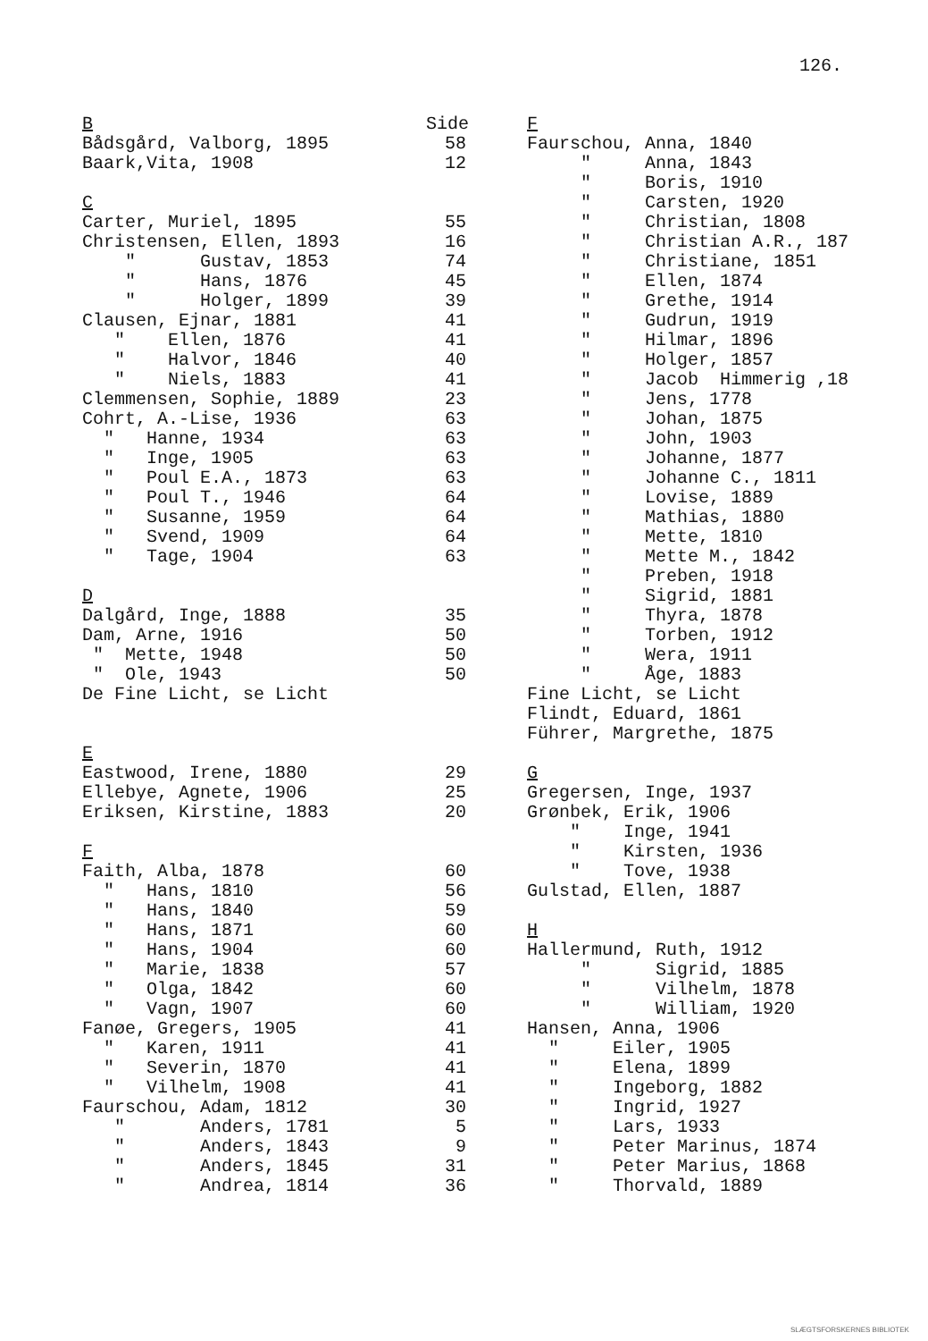126.
B Side
Bådsgård, Valborg, 1895 58
Baark,Vita, 1908 12
C
Carter, Muriel, 1895 55
Christensen, Ellen, 1893 16
" Gustav, 1853 74
" Hans, 1876 45
" Holger, 1899 39
Clausen, Ejnar, 1881 41
" Ellen, 1876 41
" Halvor, 1846 40
" Niels, 1883 41
Clemmensen, Sophie, 1889 23
Cohrt, A.-Lise, 1936 63
" Hanne, 1934 63
" Inge, 1905 63
" Poul E.A., 1873 63
" Poul T., 1946 64
" Susanne, 1959 64
" Svend, 1909 64
" Tage, 1904 63
D
Dalgård, Inge, 1888 35
Dam, Arne, 1916 50
" Mette, 1948 50
" Ole, 1943 50
De Fine Licht, se Licht
E
Eastwood, Irene, 1880 29
Ellebye, Agnete, 1906 25
Eriksen, Kirstine, 1883 20
F
Faith, Alba, 1878 60
" Hans, 1810 56
" Hans, 1840 59
" Hans, 1871 60
" Hans, 1904 60
" Marie, 1838 57
" Olga, 1842 60
" Vagn, 1907 60
Fanøe, Gregers, 1905 41
" Karen, 1911 41
" Severin, 1870 41
" Vilhelm, 1908 41
Faurschou, Adam, 1812 30
" Anders, 1781 5
" Anders, 1843 9
" Anders, 1845 31
" Andrea, 1814 36
F
Faurschou, Anna, 1840
" Anna, 1843
" Boris, 1910
" Carsten, 1920
" Christian, 1808
" Christian A.R., 187
" Christiane, 1851
" Ellen, 1874
" Grethe, 1914
" Gudrun, 1919
" Hilmar, 1896
" Holger, 1857
" Jacob Himmerig ,18
" Jens, 1778
" Johan, 1875
" John, 1903
" Johanne, 1877
" Johanne C., 1811
" Lovise, 1889
" Mathias, 1880
" Mette, 1810
" Mette M., 1842
" Preben, 1918
" Sigrid, 1881
" Thyra, 1878
" Torben, 1912
" Wera, 1911
" Åge, 1883
Fine Licht, se Licht
Flindt, Eduard, 1861
Führer, Margrethe, 1875
G
Gregersen, Inge, 1937
Grønbek, Erik, 1906
" Inge, 1941
" Kirsten, 1936
" Tove, 1938
Gulstad, Ellen, 1887
H
Hallermund, Ruth, 1912
" Sigrid, 1885
" Vilhelm, 1878
" William, 1920
Hansen, Anna, 1906
" Eiler, 1905
" Elena, 1899
" Ingeborg, 1882
" Ingrid, 1927
" Lars, 1933
" Peter Marinus, 1874
" Peter Marius, 1868
" Thorvald, 1889
SLÆGTSFORSKERNES BIBLIOTEK